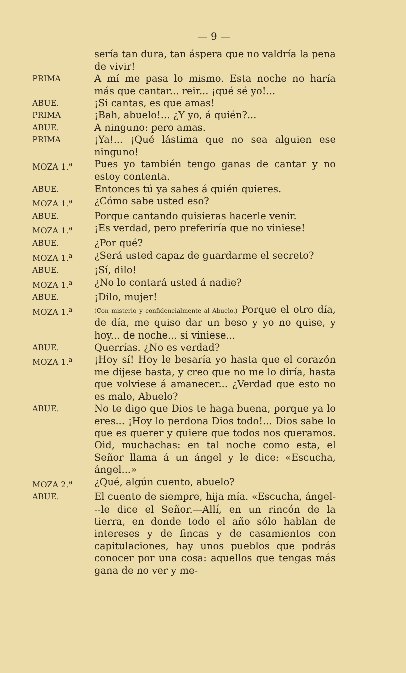— 9 —
sería tan dura, tan áspera que no valdría la pena de vivir!
PRIMA
A mí me pasa lo mismo. Esta noche no haría más que cantar... reir... ¡qué sé yo!...
ABUE.
¡Si cantas, es que amas!
PRIMA
¡Bah, abuelo!... ¿Y yo, á quién?...
ABUE.
A ninguno: pero amas.
PRIMA
¡Ya!... ¡Qué lástima que no sea alguien ese ninguno!
MOZA 1.<sup>a</sup>
Pues yo también tengo ganas de cantar y no estoy contenta.
ABUE.
Entonces tú ya sabes á quién quieres.
MOZA 1.<sup>a</sup>
¿Cómo sabe usted eso?
ABUE.
Porque cantando quisieras hacerle venir.
MOZA 1.<sup>a</sup>
¡Es verdad, pero preferiría que no viniese!
ABUE.
¿Por qué?
MOZA 1.<sup>a</sup>
¿Será usted capaz de guardarme el secreto?
ABUE.
¡Sí, dilo!
MOZA 1.<sup>a</sup>
¿No lo contará usted á nadie?
ABUE.
¡Dilo, mujer!
MOZA 1.<sup>a</sup>
(Con misterio y confidencialmente al Abuelo.) Porque el otro día, de día, me quiso dar un beso y yo no quise, y hoy... de noche... si viniese...
ABUE.
Querrías. ¿No es verdad?
MOZA 1.<sup>a</sup>
¡Hoy sí! Hoy le besaría yo hasta que el corazón me dijese basta, y creo que no me lo diría, hasta que volviese á amanecer... ¿Verdad que esto no es malo, Abuelo?
ABUE.
No te digo que Dios te haga buena, porque ya lo eres... ¡Hoy lo perdona Dios todo!... Dios sabe lo que es querer y quiere que todos nos queramos. Oid, muchachas: en tal noche como esta, el Señor llama á un ángel y le dice: «Escucha, ángel...»
MOZA 2.<sup>a</sup>
¿Qué, algún cuento, abuelo?
ABUE.
El cuento de siempre, hija mía. «Escucha, ángel---le dice el Señor.—Allí, en un rincón de la tierra, en donde todo el año sólo hablan de intereses y de fincas y de casamientos con capitulaciones, hay unos pueblos que podrás conocer por una cosa: aquellos que tengas más gana de no ver y me-